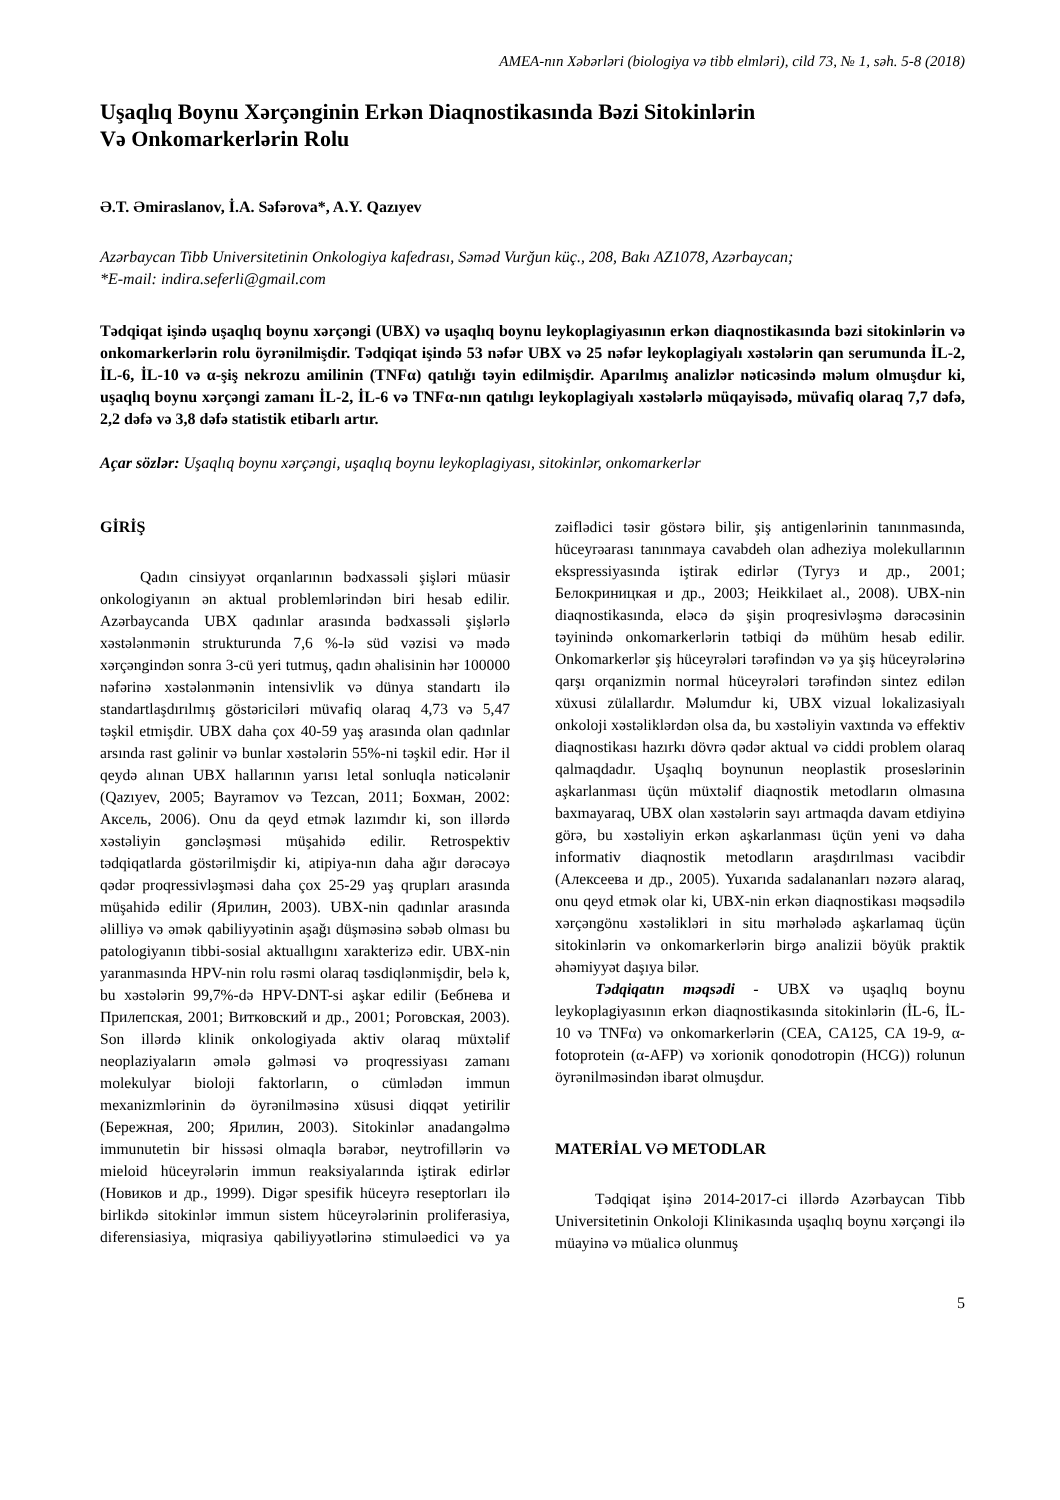AMEA-nın Xəbərləri (biologiya və tibb elmləri), cild 73, № 1, səh. 5-8 (2018)
Uşaqlıq Boynu Xərçənginin Erkən Diaqnostikasında Bəzi Sitokinlərin
Və Onkomarkerlərin Rolu
Ə.T. Əmiraslanov, İ.A. Səfərova*, A.Y. Qazıyev
Azərbaycan Tibb Universitetinin Onkologiya kafedrası, Səməd Vurğun küç., 208, Bakı AZ1078, Azərbaycan;
*E-mail: indira.seferli@gmail.com
Tədqiqat işində uşaqlıq boynu xərçəngi (UBX) və uşaqlıq boynu leykoplagiyasının erkən diaqnostikasında bəzi sitokinlərin və onkomarkerlərin rolu öyrənilmişdir. Tədqiqat işində 53 nəfər UBX və 25 nəfər leykoplagiyalı xəstələrin qan serumunda İL-2, İL-6, İL-10 və α-şiş nekrozu amilinin (TNFα) qatılığı təyin edilmişdir. Aparılmış analizlər nəticəsində məlum olmuşdur ki, uşaqlıq boynu xərçəngi zamanı İL-2, İL-6 və TNFα-nın qatılıgı leykoplagiyalı xəstələrlə müqayisədə, müvafiq olaraq 7,7 dəfə, 2,2 dəfə və 3,8 dəfə statistik etibarlı artır.
Açar sözlər: Uşaqlıq boynu xərçəngi, uşaqlıq boynu leykoplagiyası, sitokinlər, onkomarkerlər
GİRİŞ
Qadın cinsiyyət orqanlarının bədxassəli şişləri müasir onkologiyanın ən aktual problemlərindən biri hesab edilir. Azərbaycanda UBX qadınlar arasında bədxassəli şişlərlə xəstələnmənin strukturunda 7,6 %-lə süd vəzisi və mədə xərçəngindən sonra 3-cü yeri tutmuş, qadın əhalisinin hər 100000 nəfərinə xəstələnmənin intensivlik və dünya standartı ilə standartlaşdırılmış göstəriciləri müvafiq olaraq 4,73 və 5,47 təşkil etmişdir. UBX daha çox 40-59 yaş arasında olan qadınlar arsında rast gəlinir və bunlar xəstələrin 55%-ni təşkil edir. Hər il qeydə alınan UBX hallarının yarısı letal sonluqla nəticələnir (Qazıyev, 2005; Bayramov və Tezcan, 2011; Бохман, 2002: Аксель, 2006). Onu da qeyd etmək lazımdır ki, son illərdə xəstəliyin gəncləşməsi müşahidə edilir. Retrospektiv tədqiqatlarda göstərilmişdir ki, atipiya-nın daha ağır dərəcəyə qədər proqressivləşməsi daha çox 25-29 yaş qrupları arasında müşahidə edilir (Ярилин, 2003). UBX-nin qadınlar arasında əlilliyə və əmək qabiliyyətinin aşağı düşməsinə səbəb olması bu patologiyanın tibbi-sosial aktuallıgını xarakterizə edir. UBX-nin yaranmasında HPV-nin rolu rəsmi olaraq təsdiqlənmişdir, belə k, bu xəstələrin 99,7%-də HPV-DNT-si aşkar edilir (Бебнева и Прилепская, 2001; Витковский и др., 2001; Роговская, 2003). Son illərdə klinik onkologiyada aktiv olaraq müxtəlif neoplaziyaların əmələ gəlməsi və proqressiyası zamanı molekulyar bioloji faktorların, o cümlədən immun mexanizmlərinin də öyrənilməsinə xüsusi diqqət yetirilir (Бережная, 200; Ярилин, 2003). Sitokinlər anadangəlmə immunutetin bir hissəsi olmaqla bərabər, neytrofillərin və mieloid hüceyrələrin immun reaksiyalarında iştirak edirlər (Новиков и др., 1999). Digər spesifik hüceyrə reseptorları ilə birlikdə sitokinlər immun sistem hüceyrələrinin proliferasiya, diferensiasiya, miqrasiya qabiliyyətlərinə stimuləedici və ya zəiflədici təsir göstərə bilir, şiş antigenlərinin tanınmasında, hüceyrəarası tanınmaya cavabdeh olan adheziya molekullarının ekspressiyasında iştirak edirlər (Тугуз и др., 2001; Белокриницкая и др., 2003; Heikkilaet al., 2008). UBX-nin diaqnostikasında, eləcə də şişin proqresivləşmə dərəcəsinin təyinində onkomarkerlərin tətbiqi də mühüm hesab edilir. Onkomarkerlər şiş hüceyrələri tərəfindən və ya şiş hüceyrələrinə qarşı orqanizmin normal hüceyrələri tərəfindən sintez edilən xüxusi zülallardır. Məlumdur ki, UBX vizual lokalizasiyalı onkoloji xəstəliklərdən olsa da, bu xəstəliyin vaxtında və effektiv diaqnostikası hazırkı dövrə qədər aktual və ciddi problem olaraq qalmaqdadır. Uşaqlıq boynunun neoplastik proseslərinin aşkarlanması üçün müxtəlif diaqnostik metodların olmasına baxmayaraq, UBX olan xəstələrin sayı artmaqda davam etdiyinə görə, bu xəstəliyin erkən aşkarlanması üçün yeni və daha informativ diaqnostik metodların araşdırılması vacibdir (Алексеева и др., 2005). Yuxarıda sadalananları nəzərə alaraq, onu qeyd etmək olar ki, UBX-nin erkən diaqnostikası məqsədilə xərçəngönu xəstəlikləri in situ mərhələdə aşkarlamaq üçün sitokinlərin və onkomarkerlərin birgə analizii böyük praktik əhəmiyyət daşıya bilər.
Tədqiqatın məqsədi - UBX və uşaqlıq boynu leykoplagiyasının erkən diaqnostikasında sitokinlərin (İL-6, İL-10 və TNFα) və onkomarkerlərin (CEA, CA125, CA 19-9, α-fotoprotein (α-AFP) və xorionik qonodotropin (HCG)) rolunun öyrənilməsindən ibarət olmuşdur.
MATERİAL VƏ METODLAR
Tədqiqat işinə 2014-2017-ci illərdə Azərbaycan Tibb Universitetinin Onkoloji Klinikasında uşaqlıq boynu xərçəngi ilə müayinə və müalicə olunmuş
5